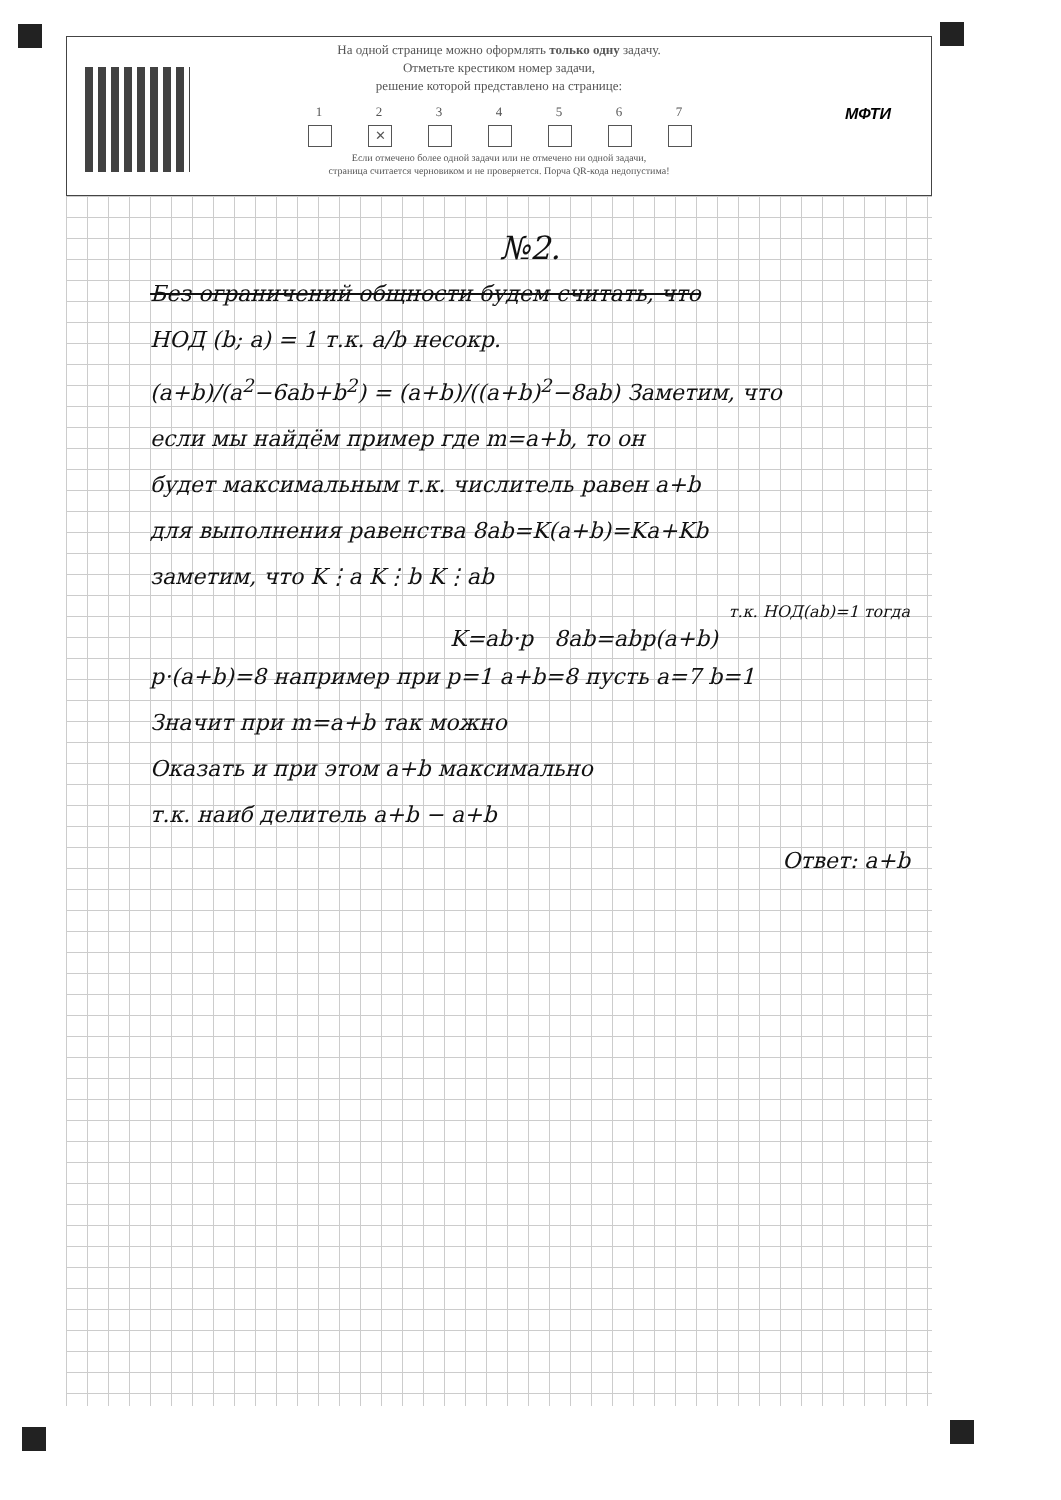МФТИ
На одной странице можно оформлять только одну задачу.
Отметьте крестиком номер задачи,
решение которой представлено на странице:
1 2
✕
3 4 5 6 7
Если отмечено более одной задачи или не отмечено ни одной задачи,
страница считается черновиком и не проверяется. Порча QR-кода недопустима!
№2.
Без ограничений общности будем считать, что
НОД (b; a) = 1 т.к. a/b несокр.
(a+b)/(a<sup>2</sup>−6ab+b<sup>2</sup>) = (a+b)/((a+b)<sup>2</sup>−8ab) Заметим, что
если мы найдём пример где m=a+b, то он
будет максимальным т.к. числитель равен a+b
для выполнения равенства 8ab=K(a+b)=Ka+Kb
заметим, что K⋮a K⋮b K⋮ab
т.к. НОД(ab)=1 тогда
K=ab·p 8ab=abp(a+b)
p·(a+b)=8 например при p=1 a+b=8 пусть a=7 b=1
Значит при m=a+b так можно
Оказать и при этом a+b максимально
т.к. наиб делитель a+b − a+b
Ответ: a+b